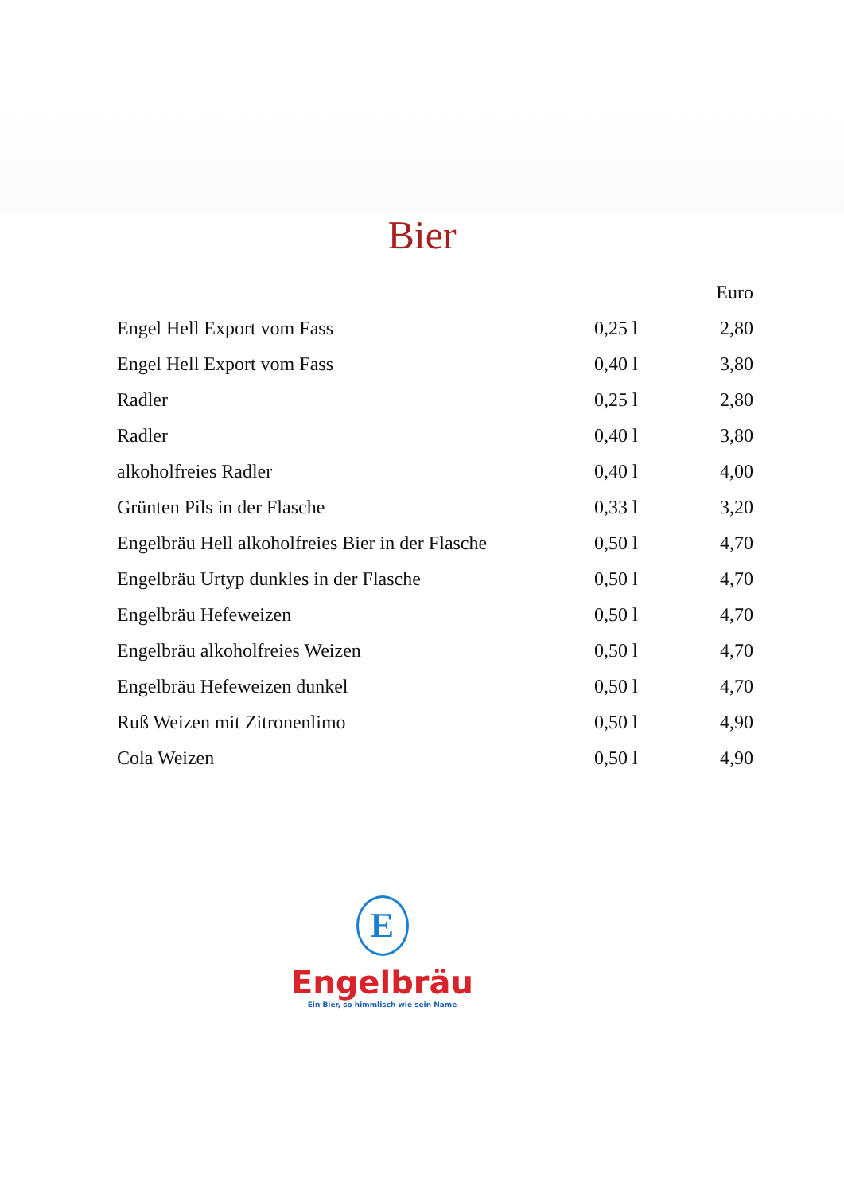Bier
| | | Euro |
| --- | --- | --- |
| Engel Hell Export vom Fass | 0,25 l | 2,80 |
| Engel Hell Export vom Fass | 0,40 l | 3,80 |
| Radler | 0,25 l | 2,80 |
| Radler | 0,40 l | 3,80 |
| alkoholfreies Radler | 0,40 l | 4,00 |
| Grünten Pils in der Flasche | 0,33 l | 3,20 |
| Engelbräu Hell alkoholfreies Bier in der Flasche | 0,50 l | 4,70 |
| Engelbräu Urtyp dunkles in der Flasche | 0,50 l | 4,70 |
| Engelbräu Hefeweizen | 0,50 l | 4,70 |
| Engelbräu alkoholfreies Weizen | 0,50 l | 4,70 |
| Engelbräu Hefeweizen dunkel | 0,50 l | 4,70 |
| Ruß Weizen mit Zitronenlimo | 0,50 l | 4,90 |
| Cola Weizen | 0,50 l | 4,90 |
E
Engelbräu
Ein Bier, so himmlisch wie sein Name